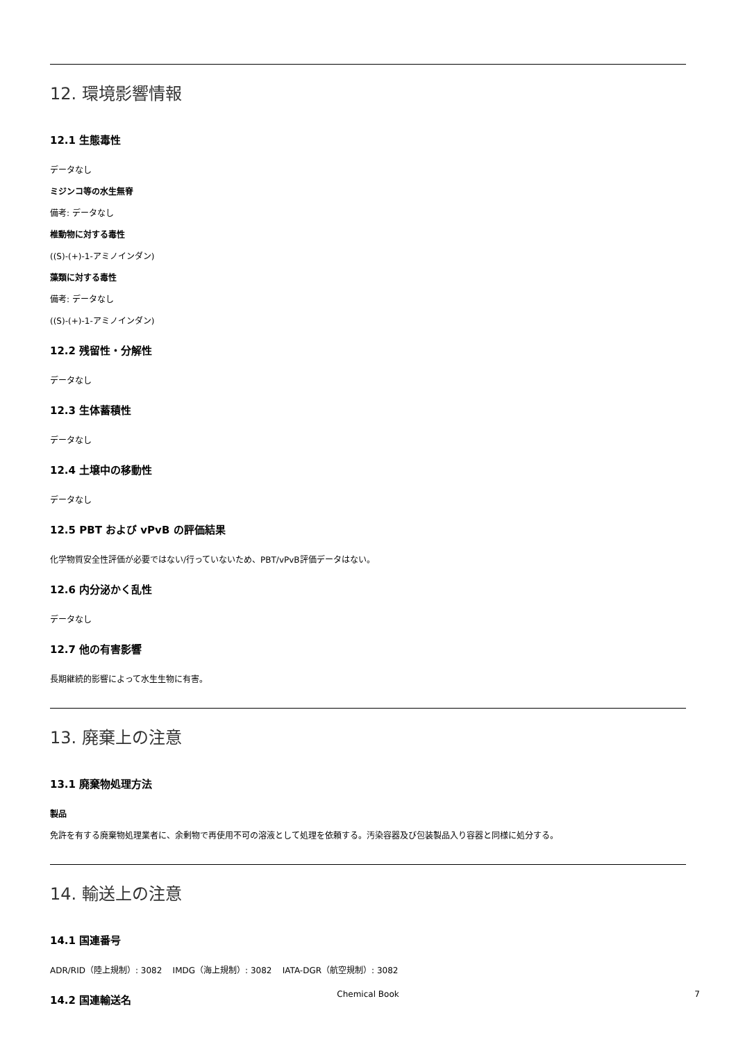12. 環境影響情報
12.1 生態毒性
データなし
ミジンコ等の水生無脊
備考: データなし
椎動物に対する毒性
((S)-(+)-1-アミノインダン)
藻類に対する毒性
備考: データなし
((S)-(+)-1-アミノインダン)
12.2 残留性・分解性
データなし
12.3 生体蓄積性
データなし
12.4 土壌中の移動性
データなし
12.5 PBT および vPvB の評価結果
化学物質安全性評価が必要ではない/行っていないため、PBT/vPvB評価データはない。
12.6 内分泌かく乱性
データなし
12.7 他の有害影響
長期継続的影響によって水生生物に有害。
13. 廃棄上の注意
13.1 廃棄物処理方法
製品
免許を有する廃棄物処理業者に、余剰物で再使用不可の溶液として処理を依頼する。汚染容器及び包装製品入り容器と同様に処分する。
14. 輸送上の注意
14.1 国連番号
ADR/RID（陸上規制）: 3082 IMDG（海上規制）: 3082 IATA-DGR（航空規制）: 3082
14.2 国連輸送名
Chemical Book 7